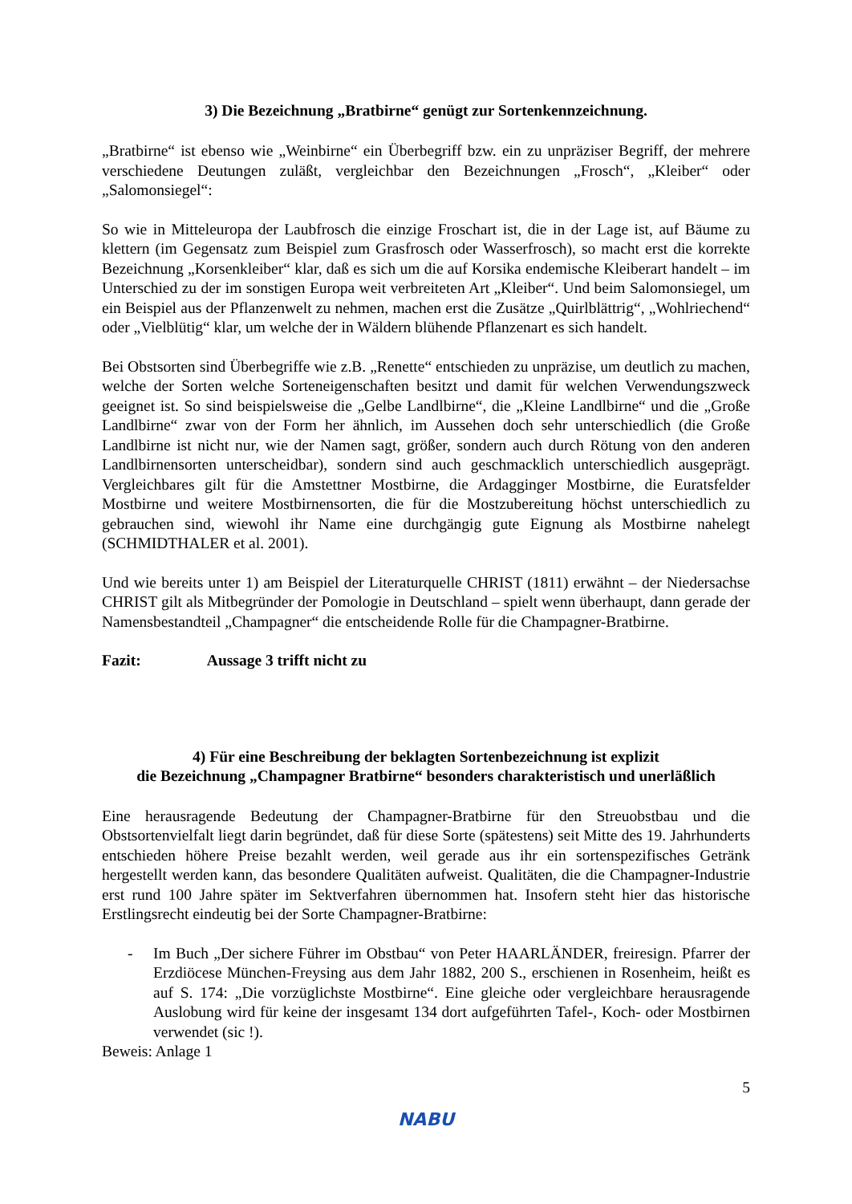3) Die Bezeichnung „Bratbirne“ genügt zur Sortenkennzeichnung.
„Bratbirne“ ist ebenso wie „Weinbirne“ ein Überbegriff bzw. ein zu unpräziser Begriff, der mehrere verschiedene Deutungen zuläßt, vergleichbar den Bezeichnungen „Frosch“, „Kleiber“ oder „Salomonsiegel“:
So wie in Mitteleuropa der Laubfrosch die einzige Froschart ist, die in der Lage ist, auf Bäume zu klettern (im Gegensatz zum Beispiel zum Grasfrosch oder Wasserfrosch), so macht erst die korrekte Bezeichnung „Korsenkleiber“ klar, daß es sich um die auf Korsika endemische Kleiberart handelt – im Unterschied zu der im sonstigen Europa weit verbreiteten Art „Kleiber“. Und beim Salomonsiegel, um ein Beispiel aus der Pflanzenwelt zu nehmen, machen erst die Zusätze „Quirlblättrig“, „Wohlriechend“ oder „Vielblütig“ klar, um welche der in Wäldern blühende Pflanzenart es sich handelt.
Bei Obstsorten sind Überbegriffe wie z.B. „Renette“ entschieden zu unpräzise, um deutlich zu machen, welche der Sorten welche Sorteneigenschaften besitzt und damit für welchen Verwendungszweck geeignet ist. So sind beispielsweise die „Gelbe Landlbirne“, die „Kleine Landlbirne“ und die „Große Landlbirne“ zwar von der Form her ähnlich, im Aussehen doch sehr unterschiedlich (die Große Landlbirne ist nicht nur, wie der Namen sagt, größer, sondern auch durch Rötung von den anderen Landlbirnensorten unterscheidbar), sondern sind auch geschmacklich unterschiedlich ausgeprägt. Vergleichbares gilt für die Amstettner Mostbirne, die Ardagginger Mostbirne, die Euratsfelder Mostbirne und weitere Mostbirnensorten, die für die Mostzubereitung höchst unterschiedlich zu gebrauchen sind, wiewohl ihr Name eine durchgängig gute Eignung als Mostbirne nahelegt (SCHMIDTHALER et al. 2001).
Und wie bereits unter 1) am Beispiel der Literaturquelle CHRIST (1811) erwähnt – der Niedersachse CHRIST gilt als Mitbegründer der Pomologie in Deutschland – spielt wenn überhaupt, dann gerade der Namensbestandteil „Champagner“ die entscheidende Rolle für die Champagner-Bratbirne.
Fazit: Aussage 3 trifft nicht zu
4) Für eine Beschreibung der beklagten Sortenbezeichnung ist explizit
die Bezeichnung „Champagner Bratbirne“ besonders charakteristisch und unerläßlich
Eine herausragende Bedeutung der Champagner-Bratbirne für den Streuobstbau und die Obstsortenvielfalt liegt darin begründet, daß für diese Sorte (spätestens) seit Mitte des 19. Jahrhunderts entschieden höhere Preise bezahlt werden, weil gerade aus ihr ein sortenspezifisches Getränk hergestellt werden kann, das besondere Qualitäten aufweist. Qualitäten, die die Champagner-Industrie erst rund 100 Jahre später im Sektverfahren übernommen hat. Insofern steht hier das historische Erstlingsrecht eindeutig bei der Sorte Champagner-Bratbirne:
- Im Buch „Der sichere Führer im Obstbau“ von Peter HAARLÄNDER, freiresign. Pfarrer der Erzdiöcese München-Freysing aus dem Jahr 1882, 200 S., erschienen in Rosenheim, heißt es auf S. 174: „Die vorzüglichste Mostbirne“. Eine gleiche oder vergleichbare herausragende Auslobung wird für keine der insgesamt 134 dort aufgeführten Tafel-, Koch- oder Mostbirnen verwendet (sic !).
Beweis: Anlage 1
NABU
5